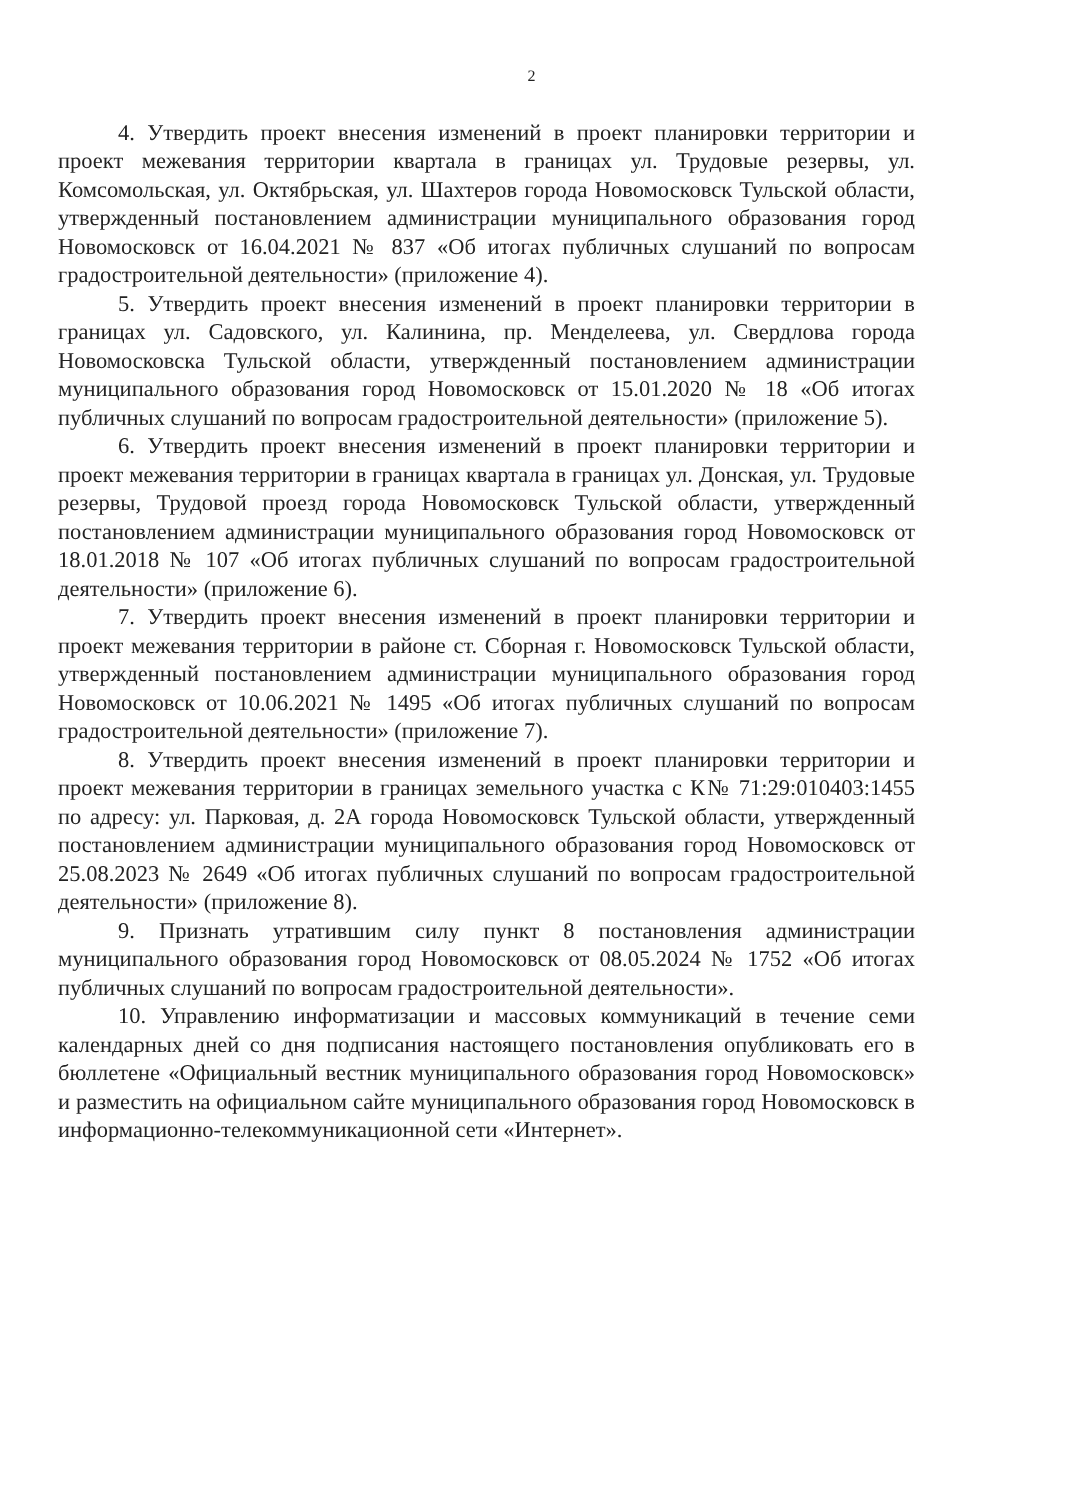2
4. Утвердить проект внесения изменений в проект планировки территории и проект межевания территории квартала в границах ул. Трудовые резервы, ул. Комсомольская, ул. Октябрьская, ул. Шахтеров города Новомосковск Тульской области, утвержденный постановлением администрации муниципального образования город Новомосковск от 16.04.2021 № 837 «Об итогах публичных слушаний по вопросам градостроительной деятельности» (приложение 4).
5. Утвердить проект внесения изменений в проект планировки территории в границах ул. Садовского, ул. Калинина, пр. Менделеева, ул. Свердлова города Новомосковска Тульской области, утвержденный постановлением администрации муниципального образования город Новомосковск от 15.01.2020 № 18 «Об итогах публичных слушаний по вопросам градостроительной деятельности» (приложение 5).
6. Утвердить проект внесения изменений в проект планировки территории и проект межевания территории в границах квартала в границах ул. Донская, ул. Трудовые резервы, Трудовой проезд города Новомосковск Тульской области, утвержденный постановлением администрации муниципального образования город Новомосковск от 18.01.2018 № 107 «Об итогах публичных слушаний по вопросам градостроительной деятельности» (приложение 6).
7. Утвердить проект внесения изменений в проект планировки территории и проект межевания территории в районе ст. Сборная г. Новомосковск Тульской области, утвержденный постановлением администрации муниципального образования город Новомосковск от 10.06.2021 № 1495 «Об итогах публичных слушаний по вопросам градостроительной деятельности» (приложение 7).
8. Утвердить проект внесения изменений в проект планировки территории и проект межевания территории в границах земельного участка с К№ 71:29:010403:1455 по адресу: ул. Парковая, д. 2А города Новомосковск Тульской области, утвержденный постановлением администрации муниципального образования город Новомосковск от 25.08.2023 № 2649 «Об итогах публичных слушаний по вопросам градостроительной деятельности» (приложение 8).
9. Признать утратившим силу пункт 8 постановления администрации муниципального образования город Новомосковск от 08.05.2024 № 1752 «Об итогах публичных слушаний по вопросам градостроительной деятельности».
10. Управлению информатизации и массовых коммуникаций в течение семи календарных дней со дня подписания настоящего постановления опубликовать его в бюллетене «Официальный вестник муниципального образования город Новомосковск» и разместить на официальном сайте муниципального образования город Новомосковск в информационно-телекоммуникационной сети «Интернет».